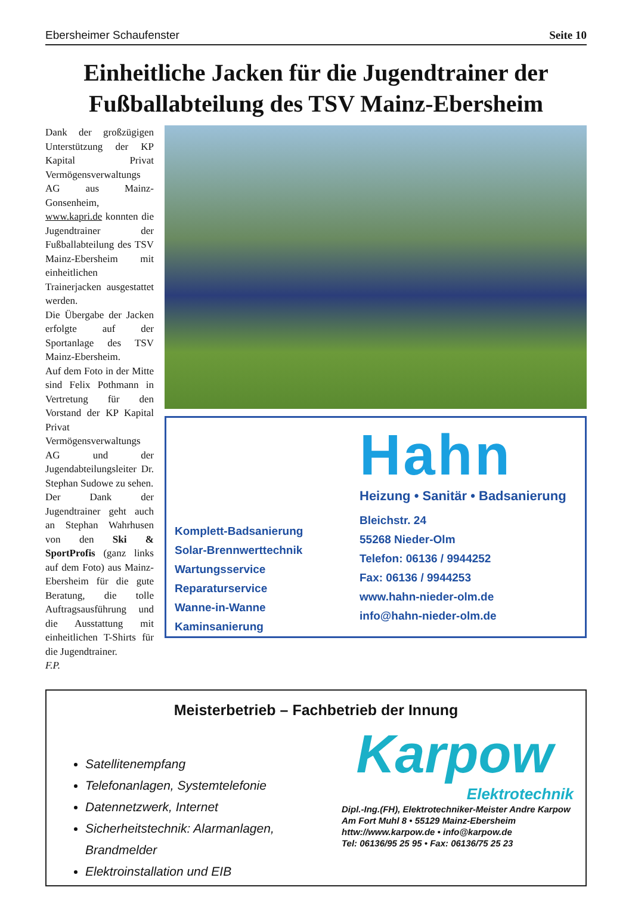Ebersheimer Schaufenster Seite 10
Einheitliche Jacken für die Jugendtrainer der Fußballabteilung des TSV Mainz-Ebersheim
Dank der großzügigen Unterstützung der KP Kapital Privat Vermögensverwaltungs AG aus Mainz-Gonsenheim, www.kapri.de konnten die Jugendtrainer der Fußballabteilung des TSV Mainz-Ebersheim mit einheitlichen Trainerjacken ausgestattet werden.
Die Übergabe der Jacken erfolgte auf der Sportanlage des TSV Mainz-Ebersheim.
Auf dem Foto in der Mitte sind Felix Pothmann in Vertretung für den Vorstand der KP Kapital Privat Vermögensverwaltungs AG und der Jugendabteilungsleiter Dr. Stephan Sudowe zu sehen.
Der Dank der Jugendtrainer geht auch an Stephan Wahrhusen von den Ski & SportProfis (ganz links auf dem Foto) aus Mainz-Ebersheim für die gute Beratung, die tolle Auftragsausführung und die Ausstattung mit einheitlichen T-Shirts für die Jugendtrainer.
F.P.
Komplett-Badsanierung
Solar-Brennwerttechnik
Wartungsservice
Reparaturservice
Wanne-in-Wanne
Kaminsanierung
Hahn
Heizung • Sanitär • Badsanierung
Bleichstr. 24
55268 Nieder-Olm
Telefon: 06136 / 9944252
Fax: 06136 / 9944253
www.hahn-nieder-olm.de
info@hahn-nieder-olm.de
Meisterbetrieb – Fachbetrieb der Innung
Satellitenempfang
Telefonanlagen, Systemtelefonie
Datennetzwerk, Internet
Sicherheitstechnik: Alarmanlagen, Brandmelder
Elektroinstallation und EIB
Karpow
Elektrotechnik
Dipl.-Ing.(FH), Elektrotechniker-Meister Andre Karpow
Am Fort Muhl 8 • 55129 Mainz-Ebersheim
httw://www.karpow.de • info@karpow.de
Tel: 06136/95 25 95 • Fax: 06136/75 25 23